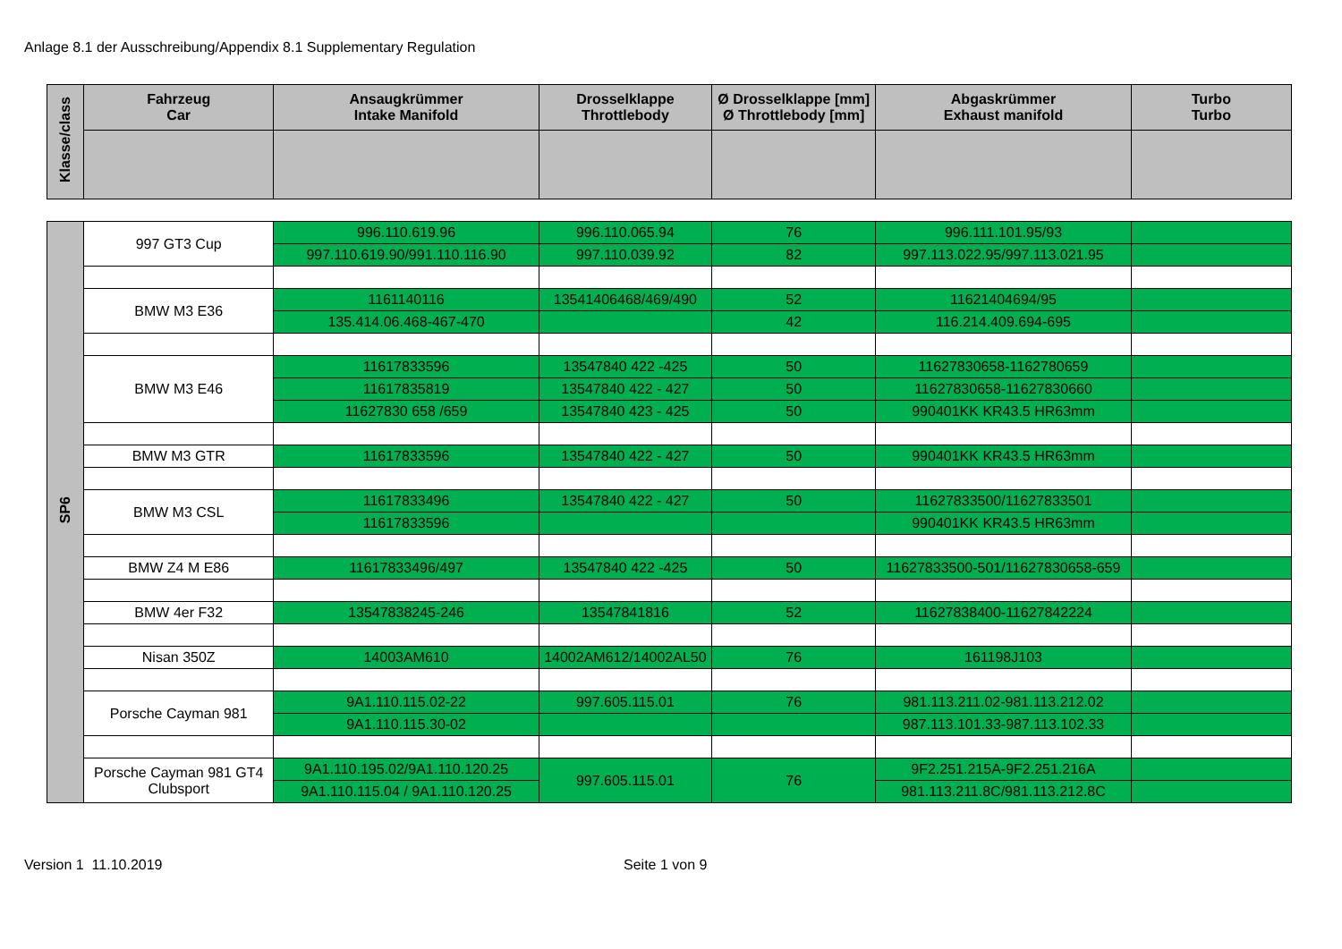Anlage 8.1 der Ausschreibung/Appendix 8.1 Supplementary Regulation
| Klasse/class | Fahrzeug Car | Ansaugkrümmer Intake Manifold | Drosselklappe Throttlebody | Ø Drosselklappe [mm] Ø Throttlebody [mm] | Abgaskrümmer Exhaust manifold | Turbo Turbo |
| --- | --- | --- | --- | --- | --- | --- |
| SP6 | 997 GT3 Cup | 996.110.619.96 | 996.110.065.94 | 76 | 996.111.101.95/93 | |
| | | 997.110.619.90/991.110.116.90 | 997.110.039.92 | 82 | 997.113.022.95/997.113.021.95 | |
| | BMW M3 E36 | 1161140116 | 13541406468/469/490 | 52 | 11621404694/95 | |
| | | 135.414.06.468-467-470 | | 42 | 116.214.409.694-695 | |
| | BMW M3 E46 | 11617833596 | 13547840 422 -425 | 50 | 11627830658-1162780659 | |
| | | 11617835819 | 13547840 422 - 427 | 50 | 11627830658-11627830660 | |
| | | 11627830 658 /659 | 13547840 423 - 425 | 50 | 990401KK KR43.5 HR63mm | |
| | BMW M3 GTR | 11617833596 | 13547840 422 - 427 | 50 | 990401KK KR43.5 HR63mm | |
| | BMW M3 CSL | 11617833496 | 13547840 422 - 427 | 50 | 11627833500/11627833501 | |
| | | 11617833596 | | | 990401KK KR43.5 HR63mm | |
| | BMW Z4 M E86 | 11617833496/497 | 13547840 422 -425 | 50 | 11627833500-501/11627830658-659 | |
| | BMW 4er F32 | 13547838245-246 | 13547841816 | 52 | 11627838400-11627842224 | |
| | Nisan 350Z | 14003AM610 | 14002AM612/14002AL50 | 76 | 161198J103 | |
| | Porsche Cayman 981 | 9A1.110.115.02-22 | 997.605.115.01 | 76 | 981.113.211.02-981.113.212.02 | |
| | | 9A1.110.115.30-02 | | | 987.113.101.33-987.113.102.33 | |
| | Porsche Cayman 981 GT4 Clubsport | 9A1.110.195.02/9A1.110.120.25 | 997.605.115.01 | 76 | 9F2.251.215A-9F2.251.216A | |
| | | 9A1.110.115.04 / 9A1.110.120.25 | | | 981.113.211.8C/981.113.212.8C | |
Version 1 11.10.2019 Seite 1 von 9